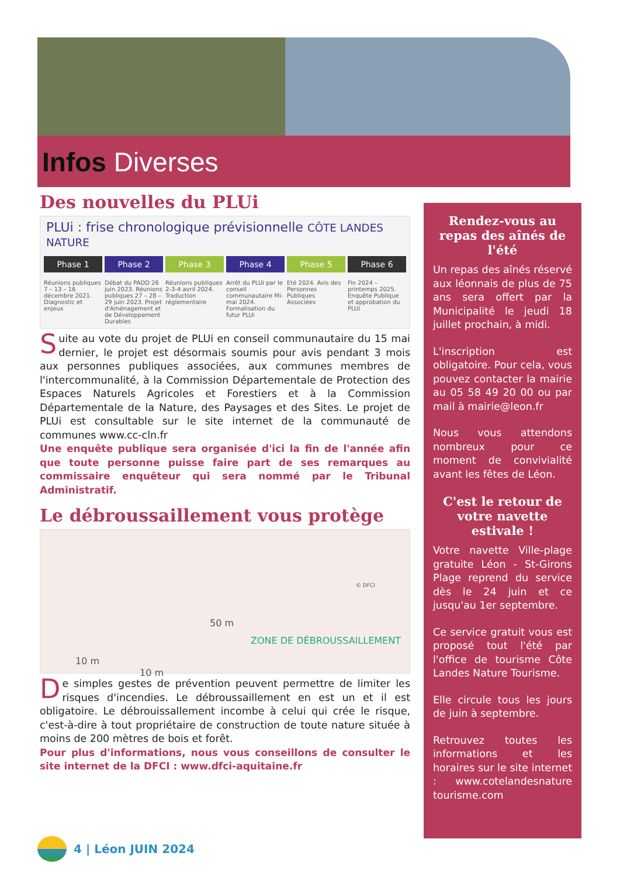Infos Diverses
Des nouvelles du PLUi
PLUi : frise chronologique prévisionnelle CÔTE LANDES NATURE
Phase 1 Phase 2 Phase 3 Phase 4 Phase 5 Phase 6
Réunions publiques 7 – 13 – 16 décembre 2021. Diagnostic et enjeux Débat du PADD 26 juin 2023. Réunions publiques 27 – 28 – 29 juin 2023. Projet d'Aménagement et de Développement Durables Réunions publiques 2-3-4 avril 2024. Traduction réglementaire Arrêt du PLUi par le conseil communautaire Mi-mai 2024. Formalisation du futur PLUi Eté 2024. Avis des Personnes Publiques Associées Fin 2024 – printemps 2025. Enquête Publique et approbation du PLUi
Suite au vote du projet de PLUi en conseil communautaire du 15 mai dernier, le projet est désormais soumis pour avis pendant 3 mois aux personnes publiques associées, aux communes membres de l'intercommunalité, à la Commission Départementale de Protection des Espaces Naturels Agricoles et Forestiers et à la Commission Départementale de la Nature, des Paysages et des Sites. Le projet de PLUi est consultable sur le site internet de la communauté de communes www.cc-cln.fr
Une enquête publique sera organisée d'ici la fin de l'année afin que toute personne puisse faire part de ses remarques au commissaire enquêteur qui sera nommé par le Tribunal Administratif.
Le débroussaillement vous protège
50 m
ZONE DE DÉBROUSSAILLEMENT
10 m
10 m
© DFCI
De simples gestes de prévention peuvent permettre de limiter les risques d'incendies. Le débroussaillement en est un et il est obligatoire. Le débrouissallement incombe à celui qui crée le risque, c'est-à-dire à tout propriétaire de construction de toute nature située à moins de 200 mètres de bois et forêt.
Pour plus d'informations, nous vous conseillons de consulter le site internet de la DFCI : www.dfci-aquitaine.fr
Rendez-vous au repas des aînés de l'été
Un repas des aînés réservé aux léonnais de plus de 75 ans sera offert par la Municipalité le jeudi 18 juillet prochain, à midi.
L'inscription est obligatoire. Pour cela, vous pouvez contacter la mairie au 05 58 49 20 00 ou par mail à mairie@leon.fr
Nous vous attendons nombreux pour ce moment de convivialité avant les fêtes de Léon.
C'est le retour de votre navette estivale !
Votre navette Ville-plage gratuite Léon - St-Girons Plage reprend du service dès le 24 juin et ce jusqu'au 1er septembre.
Ce service gratuit vous est proposé tout l'été par l'office de tourisme Côte Landes Nature Tourisme.
Elle circule tous les jours de juin à septembre.
Retrouvez toutes les informations et les horaires sur le site internet : www.cotelandesnature tourisme.com
4 | Léon JUIN 2024